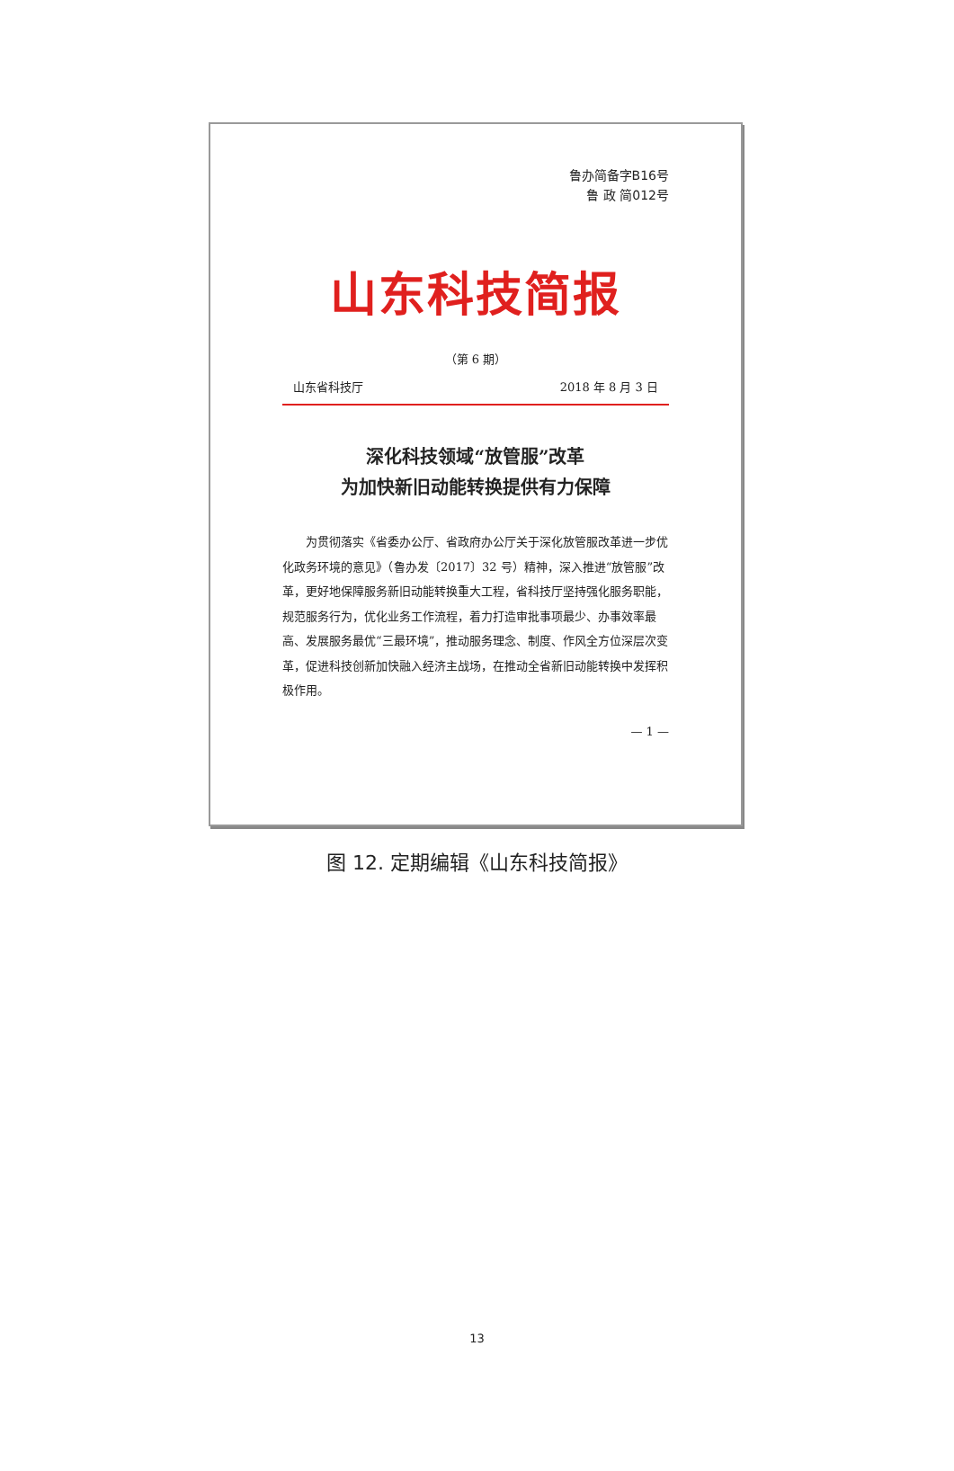鲁办简备字B16号
鲁 政 简012号
山东科技简报
（第 6 期）
山东省科技厅 2018 年 8 月 3 日
深化科技领域“放管服”改革
为加快新旧动能转换提供有力保障
为贯彻落实《省委办公厅、省政府办公厅关于深化放管服改革进一步优化政务环境的意见》（鲁办发〔2017〕32 号）精神，深入推进“放管服”改革，更好地保障服务新旧动能转换重大工程，省科技厅坚持强化服务职能，规范服务行为，优化业务工作流程，着力打造审批事项最少、办事效率最高、发展服务最优“三最环境”，推动服务理念、制度、作风全方位深层次变革，促进科技创新加快融入经济主战场，在推动全省新旧动能转换中发挥积极作用。
— 1 —
图 12. 定期编辑《山东科技简报》
13